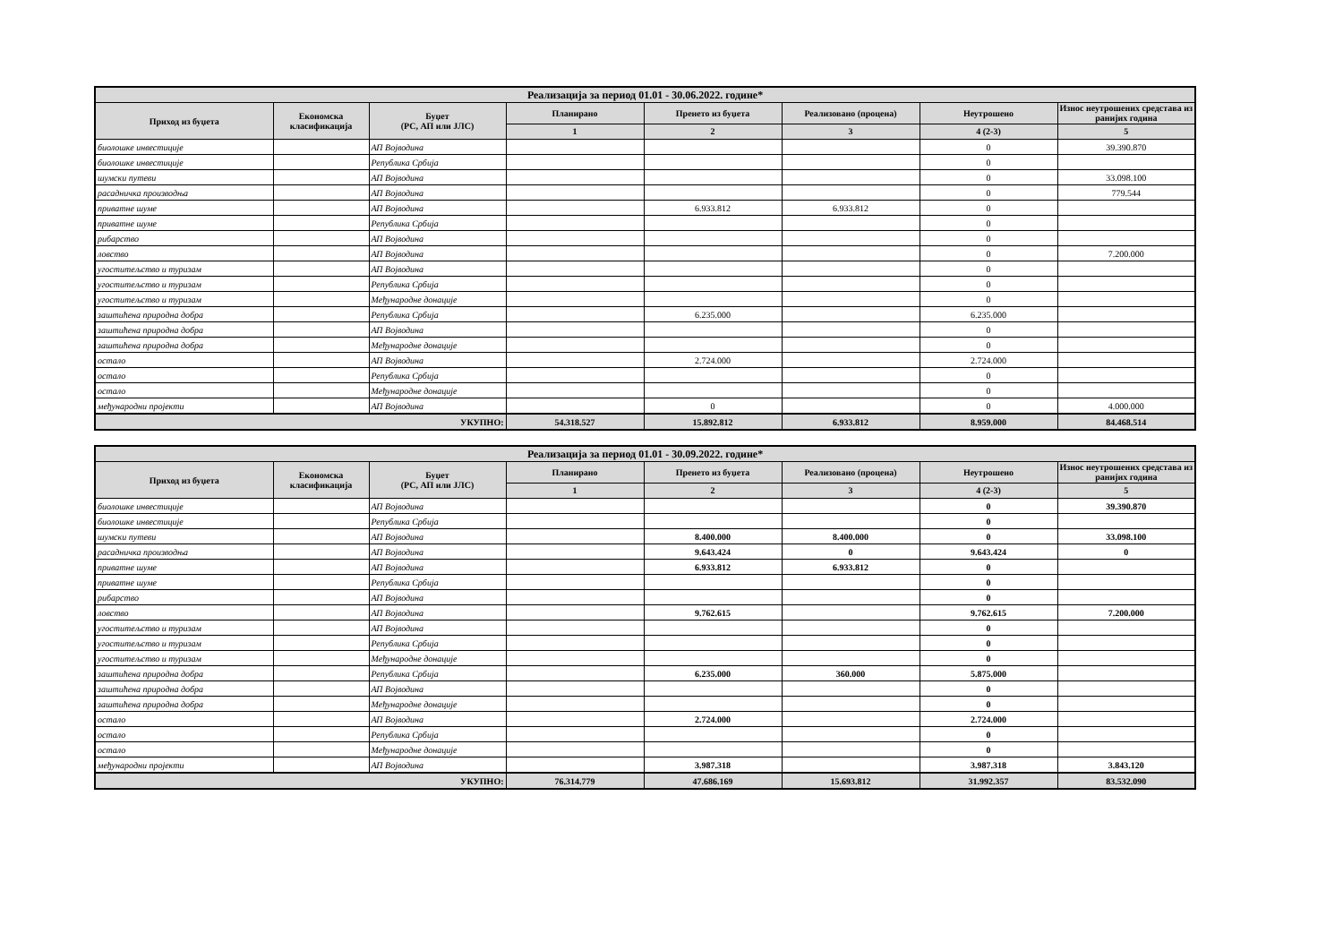| Реализација за период 01.01 - 30.06.2022. године* | | | | | | | |
| --- | --- | --- | --- | --- | --- | --- | --- |
| Приход из буџета | Економска класификација | Буџет (РС, АП или ЈЛС) | Планирано | Пренето из буџета | Реализовано (процена) | Неутрошено | Износ неутрошених средстава из ранијих година |
| | | | 1 | 2 | 3 | 4 (2-3) | 5 |
| биолошке инвестиције | | АП Војводина | | | | 0 | 39.390.870 |
| биолошке инвестиције | | Република Србија | | | | 0 | |
| шумски путеви | | АП Војводина | | | | 0 | 33.098.100 |
| расадничка производња | | АП Војводина | | | | 0 | 779.544 |
| приватне шуме | | АП Војводина | | 6.933.812 | 6.933.812 | 0 | |
| приватне шуме | | Република Србија | | | | 0 | |
| рибарство | | АП Војводина | | | | 0 | |
| ловство | | АП Војводина | | | | 0 | 7.200.000 |
| угоститељство и туризам | | АП Војводина | | | | 0 | |
| угоститељство и туризам | | Република Србија | | | | 0 | |
| угоститељство и туризам | | Међународне донације | | | | 0 | |
| заштићена природна добра | | Република Србија | | 6.235.000 | | 6.235.000 | |
| заштићена природна добра | | АП Војводина | | | | 0 | |
| заштићена природна добра | | Међународне донације | | | | 0 | |
| остало | | АП Војводина | | 2.724.000 | | 2.724.000 | |
| остало | | Република Србија | | | | 0 | |
| остало | | Међународне донације | | | | 0 | |
| међународни пројекти | | АП Војводина | | 0 | | 0 | 4.000.000 |
| УКУПНО: | | | 54.318.527 | 15.892.812 | 6.933.812 | 8.959.000 | 84.468.514 |
| Реализација за период 01.01 - 30.09.2022. године* | | | | | | | |
| --- | --- | --- | --- | --- | --- | --- | --- |
| Приход из буџета | Економска класификација | Буџет (РС, АП или ЈЛС) | Планирано | Пренето из буџета | Реализовано (процена) | Неутрошено | Износ неутрошених средстава из ранијих година |
| | | | 1 | 2 | 3 | 4 (2-3) | 5 |
| биолошке инвестиције | | АП Војводина | | | | 0 | 39.390.870 |
| биолошке инвестиције | | Република Србија | | | | 0 | |
| шумски путеви | | АП Војводина | | 8.400.000 | 8.400.000 | 0 | 33.098.100 |
| расадничка производња | | АП Војводина | | 9.643.424 | 0 | 9.643.424 | 0 |
| приватне шуме | | АП Војводина | | 6.933.812 | 6.933.812 | 0 | |
| приватне шуме | | Република Србија | | | | 0 | |
| рибарство | | АП Војводина | | | | 0 | |
| ловство | | АП Војводина | | 9.762.615 | | 9.762.615 | 7.200.000 |
| угоститељство и туризам | | АП Војводина | | | | 0 | |
| угоститељство и туризам | | Република Србија | | | | 0 | |
| угоститељство и туризам | | Међународне донације | | | | 0 | |
| заштићена природна добра | | Република Србија | | 6.235.000 | 360.000 | 5.875.000 | |
| заштићена природна добра | | АП Војводина | | | | 0 | |
| заштићена природна добра | | Међународне донације | | | | 0 | |
| остало | | АП Војводина | | 2.724.000 | | 2.724.000 | |
| остало | | Република Србија | | | | 0 | |
| остало | | Међународне донације | | | | 0 | |
| међународни пројекти | | АП Војводина | | 3.987.318 | | 3.987.318 | 3.843.120 |
| УКУПНО: | | | 76.314.779 | 47.686.169 | 15.693.812 | 31.992.357 | 83.532.090 |